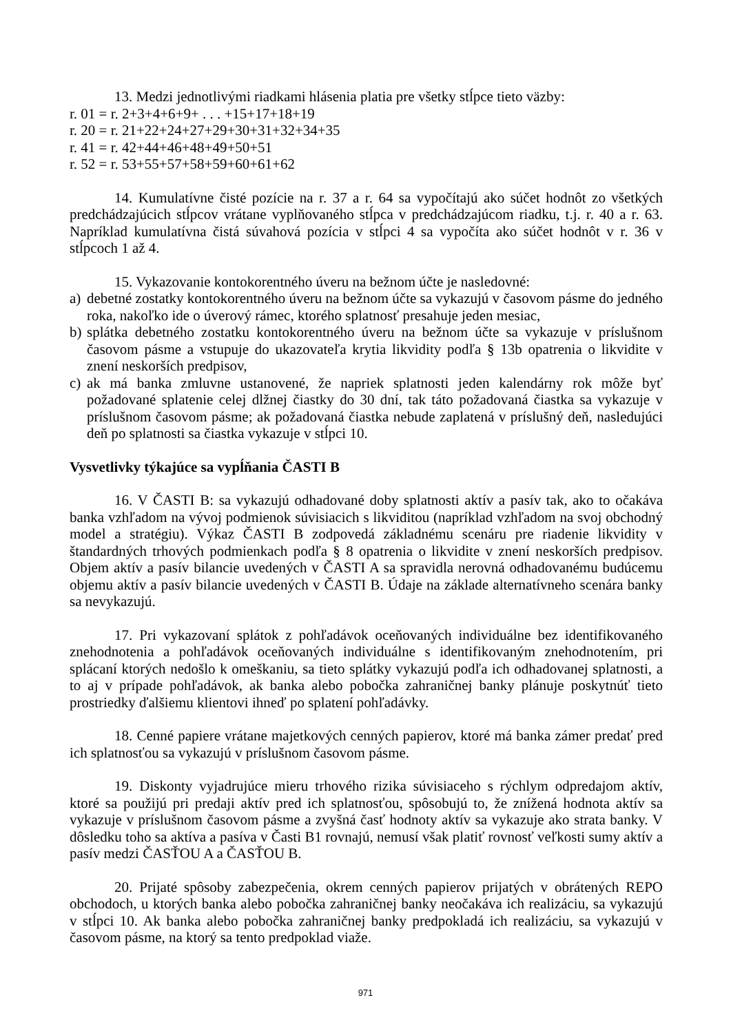13. Medzi jednotlivými riadkami hlásenia platia pre všetky stĺpce tieto väzby:
r. 01 = r. 2+3+4+6+9+ . . . +15+17+18+19
r. 20 = r. 21+22+24+27+29+30+31+32+34+35
r. 41 = r. 42+44+46+48+49+50+51
r. 52 = r. 53+55+57+58+59+60+61+62
14. Kumulatívne čisté pozície na r. 37 a r. 64 sa vypočítajú ako súčet hodnôt zo všetkých predchádzajúcich stĺpcov vrátane vyplňovaného stĺpca v predchádzajúcom riadku, t.j. r. 40 a r. 63. Napríklad kumulatívna čistá súvahová pozícia v stĺpci 4 sa vypočíta ako súčet hodnôt v r. 36 v stĺpcoch 1 až 4.
15. Vykazovanie kontokorentného úveru na bežnom účte je nasledovné:
a) debetné zostatky kontokorentného úveru na bežnom účte sa vykazujú v časovom pásme do jedného roka, nakoľko ide o úverový rámec, ktorého splatnosť presahuje jeden mesiac,
b) splátka debetného zostatku kontokorentného úveru na bežnom účte sa vykazuje v príslušnom časovom pásme a vstupuje do ukazovateľa krytia likvidity podľa § 13b opatrenia o likvidite v znení neskorších predpisov,
c) ak má banka zmluvne ustanovené, že napriek splatnosti jeden kalendárny rok môže byť požadované splatenie celej dlžnej čiastky do 30 dní, tak táto požadovaná čiastka sa vykazuje v príslušnom časovom pásme; ak požadovaná čiastka nebude zaplatená v príslušný deň, nasledujúci deň po splatnosti sa čiastka vykazuje v stĺpci 10.
Vysvetlivky týkajúce sa vypĺňania ČASTI B
16. V ČASTI B: sa vykazujú odhadované doby splatnosti aktív a pasív tak, ako to očakáva banka vzhľadom na vývoj podmienok súvisiacich s likviditou (napríklad vzhľadom na svoj obchodný model a stratégiu). Výkaz ČASTI B zodpovedá základnému scenáru pre riadenie likvidity v štandardných trhových podmienkach podľa § 8 opatrenia o likvidite v znení neskorších predpisov. Objem aktív a pasív bilancie uvedených v ČASTI A sa spravidla nerovná odhadovanému budúcemu objemu aktív a pasív bilancie uvedených v ČASTI B. Údaje na základe alternatívneho scenára banky sa nevykazujú.
17. Pri vykazovaní splátok z pohľadávok oceňovaných individuálne bez identifikovaného znehodnotenia a pohľadávok oceňovaných individuálne s identifikovaným znehodnotením, pri splácaní ktorých nedošlo k omeškaniu, sa tieto splátky vykazujú podľa ich odhadovanej splatnosti, a to aj v prípade pohľadávok, ak banka alebo pobočka zahraničnej banky plánuje poskytnúť tieto prostriedky ďalšiemu klientovi ihneď po splatení pohľadávky.
18. Cenné papiere vrátane majetkových cenných papierov, ktoré má banka zámer predať pred ich splatnosťou sa vykazujú v príslušnom časovom pásme.
19. Diskonty vyjadrujúce mieru trhového rizika súvisiaceho s rýchlym odpredajom aktív, ktoré sa použijú pri predaji aktív pred ich splatnosťou, spôsobujú to, že znížená hodnota aktív sa vykazuje v príslušnom časovom pásme a zvyšná časť hodnoty aktív sa vykazuje ako strata banky. V dôsledku toho sa aktíva a pasíva v Časti B1 rovnajú, nemusí však platiť rovnosť veľkosti sumy aktív a pasív medzi ČASŤOU A a ČASŤOU B.
20. Prijaté spôsoby zabezpečenia, okrem cenných papierov prijatých v obrátených REPO obchodoch, u ktorých banka alebo pobočka zahraničnej banky neočakáva ich realizáciu, sa vykazujú v stĺpci 10. Ak banka alebo pobočka zahraničnej banky predpokladá ich realizáciu, sa vykazujú v časovom pásme, na ktorý sa tento predpoklad viaže.
971